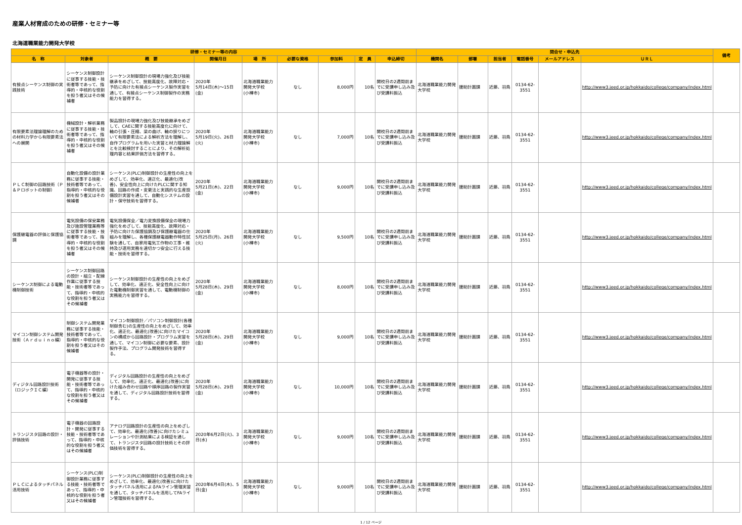産業人材育成のための研修・セミナー等
北海道職業能力開発大学校
| 研修・セミナー等の内容 | | | | | | | | | 問合せ・申込先 | | | | | | 備考 |
| --- | --- | --- | --- | --- | --- | --- | --- | --- | --- | --- | --- | --- | --- | --- | --- |
| 名 称 | 対象者 | 概 要 | 開催月日 | 場 所 | 必要な資格 | 参加料 | 定 員 | 申込締切 | 機関名 | 部署 | 担当者 | 電話番号 | メールアドレス | ＵＲＬ | |
| 有接点シーケンス制御の実践技術 | シーケンス制御設計に従事する技能・技術者等であって、指導的・中核的な役割を担う者又はその候補者 | シーケンス制御設計の現場力強化及び技能継承をめざして、技能高度化、故障対応・予防に向けた有接点シーケンス製作実習を通して、有接点シーケンス制御製作の実務能力を習得する。 | 2020年 5月14日(木)～15日(金) | 北海道職業能力開発大学校 (小樽市) | なし | 8,000円 | 10名 | 開校日の2週間前までに受講申し込み及び受講料振込 | 北海道職業能力開発大学校 | 援助計画課 | 近藤、羽鳥 | 0134-62-3551 | | http://www3.jeed.or.jp/hokkaido/college/company/index.html | |
| 有限要素法理論理解のための材料力学から有限要素法への展開 | 機械設計・解析業務に従事する技能・技術者等であって、指導的・中核的な役割を担う者又はその候補者 | 製品設計の現場力強化及び技能継承をめざして、CAEに関する技能高度化に向けて、軸の引張・圧縮、梁の曲げ、軸の捩りについて有限要素法による解析方法を理解し、自作プログラムを用いた実習と材力理論解とを比較検討することにより、その解析処理内容と結果評価方法を習得する。 | 2020年 5月19日(火)、26日(火) | 北海道職業能力開発大学校 (小樽市) | なし | 7,000円 | 10名 | 開校日の2週間前までに受講申し込み及び受講料振込 | 北海道職業能力開発大学校 | 援助計画課 | 近藤、羽鳥 | 0134-62-3551 | | http://www3.jeed.or.jp/hokkaido/college/company/index.html | |
| ＰＬＣ制御の回路技術（Ｐ＆Ｐロボットの制御） | 自動化設備の設計業務に従事する技能・技術者等であって、指導的・中核的な役割を担う者又はその候補者 | シーケンス(PLC)制御設計の生産性の向上をめざして、効率化、適正化、最適化(改善)、安全性向上に向けたPLCに関する知識、回路の作成・変更法と実践的な生産設備設計実習を通して、自動化システムの設計・保守技術を習得する。 | 2020年 5月21日(木)、22日(金) | 北海道職業能力開発大学校 (小樽市) | なし | 9,000円 | 10名 | 開校日の2週間前までに受講申し込み及び受講料振込 | 北海道職業能力開発大学校 | 援助計画課 | 近藤、羽鳥 | 0134-62-3551 | | http://www3.jeed.or.jp/hokkaido/college/company/index.html | |
| 保護継電器の評価と保護協調 | 電気設備の保安業務及び施設管理業務等に従事する技能・技術者等であって、指導的・中核的な役割を担う者又はその候補者 | 電気設備保全／電力変換設備保全の現場力強化をめざして、技能高度化、故障対応・予防に向けた保護協調及び保護継電器の仕組みを理解し、各種保護継電器動作特性試験を通して、自家用電気工作物の工事・維持及び運用実務を適切かつ安全に行える技能・技術を習得する。 | 2020年 5月25日(月)、26日(火) | 北海道職業能力開発大学校 (小樽市) | なし | 9,500円 | 10名 | 開校日の2週間前までに受講申し込み及び受講料振込 | 北海道職業能力開発大学校 | 援助計画課 | 近藤、羽鳥 | 0134-62-3551 | | http://www3.jeed.or.jp/hokkaido/college/company/index.html | |
| シーケンス制御による電動機制御技術 | シーケンス制御回路の設計・組立・配線作業に従事する技能・技術者等であって、指導的・中核的な役割を担う者又はその候補者 | シーケンス制御設計の生産性の向上をめざして、効率化、適正化、安全性向上に向けた電動機制御実習を通して、電動機制御の実務能力を習得する。 | 2020年 5月28日(木)、29日(金) | 北海道職業能力開発大学校 (小樽市) | なし | 8,000円 | 10名 | 開校日の2週間前までに受講申し込み及び受講料振込 | 北海道職業能力開発大学校 | 援助計画課 | 近藤、羽鳥 | 0134-62-3551 | | http://www3.jeed.or.jp/hokkaido/college/company/index.html | |
| マイコン制御システム開発技術（Ａｒｄｕｉｎｏ編） | 制御システム開発業務に従事する技能・技術者等であって、指導的・中核的な役割を担う者又はその候補者 | マイコン制御設計／パソコン制御設計(各種制御含む)の生産性の向上をめざして、効率化、適正化、最適化(改善)に向けたマイコンの構成から回路設計・プログラム実習を通して、マイコン制御に必要な要素、設計製作手法、プログラム開発技術を習得する。 | 2020年 5月28日(木)、29日(金) | 北海道職業能力開発大学校 (小樽市) | なし | 9,000円 | 10名 | 開校日の2週間前までに受講申し込み及び受講料振込 | 北海道職業能力開発大学校 | 援助計画課 | 近藤、羽鳥 | 0134-62-3551 | | http://www3.jeed.or.jp/hokkaido/college/company/index.html | |
| ディジタル回路設計技術（ロジックＩＣ編） | 電子機器等の設計・開発に従事する技能・技術者等であって、指導的・中核的な役割を担う者又はその候補者 | ディジタル回路設計の生産性の向上をめざして、効率化、適正化、最適化(改善)に向けた組み合わせ回路や順序回路の製作実習を通して、ディジタル回路設計技術を習得する。 | 2020年 5月28日(木)、29日(金) | 北海道職業能力開発大学校 (小樽市) | なし | 10,000円 | 10名 | 開校日の2週間前までに受講申し込み及び受講料振込 | 北海道職業能力開発大学校 | 援助計画課 | 近藤、羽鳥 | 0134-62-3551 | | http://www3.jeed.or.jp/hokkaido/college/company/index.html | |
| トランジスタ回路の設計・評価技術 | 電子機器の回路設計・開発に従事する技能・技術者等であって、指導的・中核的な役割を担う者又はその候補者 | アナログ回路設計の生産性の向上をめざして、効率化、最適化(改善)に向けたシミュレーションや計測結果による検証を通して、トランジスタ回路の設計技術とその評価技術を習得する。 | 2020年6月2日(火)、3日(水) | 北海道職業能力開発大学校 (小樽市) | なし | 9,000円 | 10名 | 開校日の2週間前までに受講申し込み及び受講料振込 | 北海道職業能力開発大学校 | 援助計画課 | 近藤、羽鳥 | 0134-62-3551 | | http://www3.jeed.or.jp/hokkaido/college/company/index.html | |
| ＰＬＣによるタッチパネル活用技術 | シーケンス(PLC)制御設計業務に従事する技能・技術者等であって、指導的・中核的な役割を担う者又はその候補者 | シーケンス(PLC)制御設計の生産性の向上をめざして、効率化、最適化(改善)に向けたタッチパネル活用によるFAライン管理実習を通して、タッチパネルを活用してFAライン管理技術を習得する。 | 2020年6月4日(木)、5日(金) | 北海道職業能力開発大学校 (小樽市) | なし | 9,000円 | 10名 | 開校日の2週間前までに受講申し込み及び受講料振込 | 北海道職業能力開発大学校 | 援助計画課 | 近藤、羽鳥 | 0134-62-3551 | | http://www3.jeed.or.jp/hokkaido/college/company/index.html | |
1 / 12 ページ